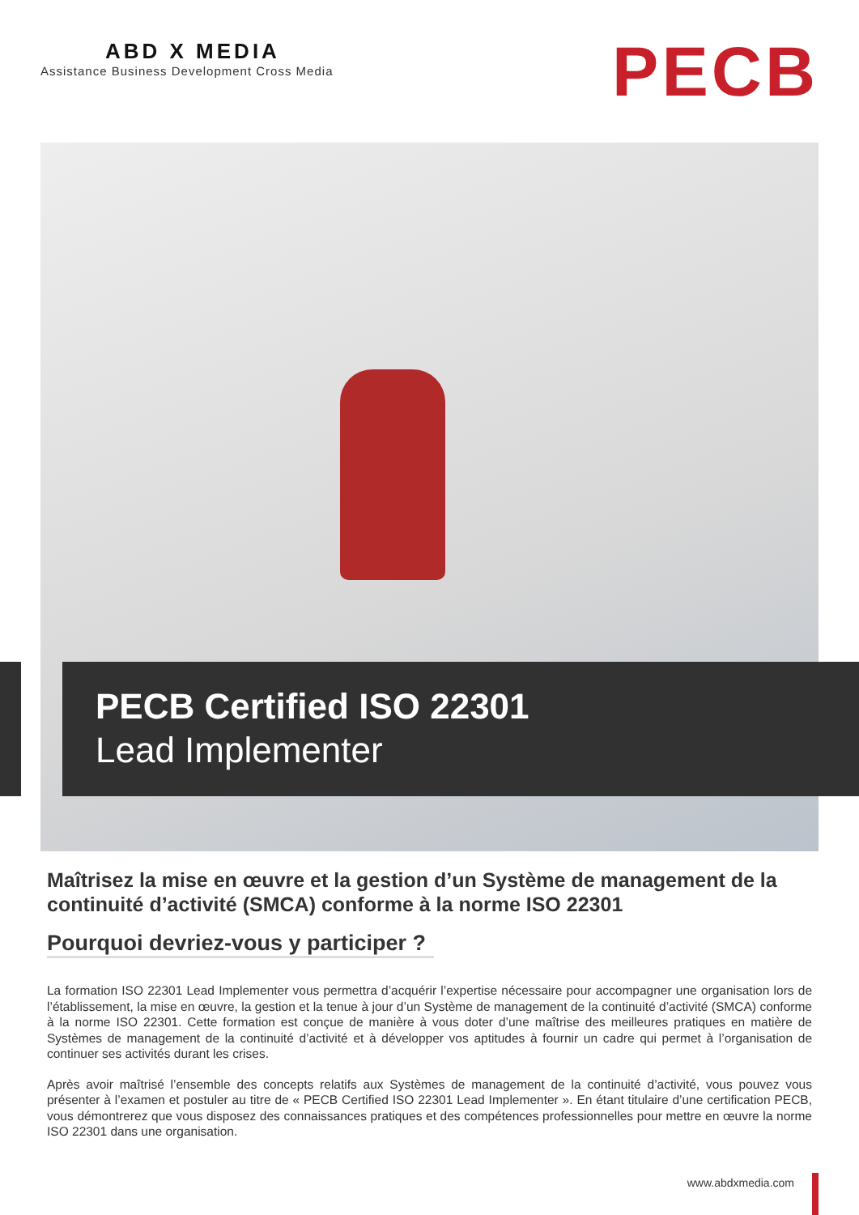ABD X MEDIA
Assistance Business Development Cross Media
PECB
PECB Certified ISO 22301
Lead Implementer
Maîtrisez la mise en œuvre et la gestion d’un Système de management de la continuité d’activité (SMCA) conforme à la norme ISO 22301
Pourquoi devriez-vous y participer ?
La formation ISO 22301 Lead Implementer vous permettra d’acquérir l’expertise nécessaire pour accompagner une organisation lors de l’établissement, la mise en œuvre, la gestion et la tenue à jour d’un Système de management de la continuité d’activité (SMCA) conforme à la norme ISO 22301. Cette formation est conçue de manière à vous doter d’une maîtrise des meilleures pratiques en matière de Systèmes de management de la continuité d’activité et à développer vos aptitudes à fournir un cadre qui permet à l’organisation de continuer ses activités durant les crises.
Après avoir maîtrisé l’ensemble des concepts relatifs aux Systèmes de management de la continuité d’activité, vous pouvez vous présenter à l’examen et postuler au titre de « PECB Certified ISO 22301 Lead Implementer ». En étant titulaire d’une certification PECB, vous démontrerez que vous disposez des connaissances pratiques et des compétences professionnelles pour mettre en œuvre la norme ISO 22301 dans une organisation.
www.abdxmedia.com